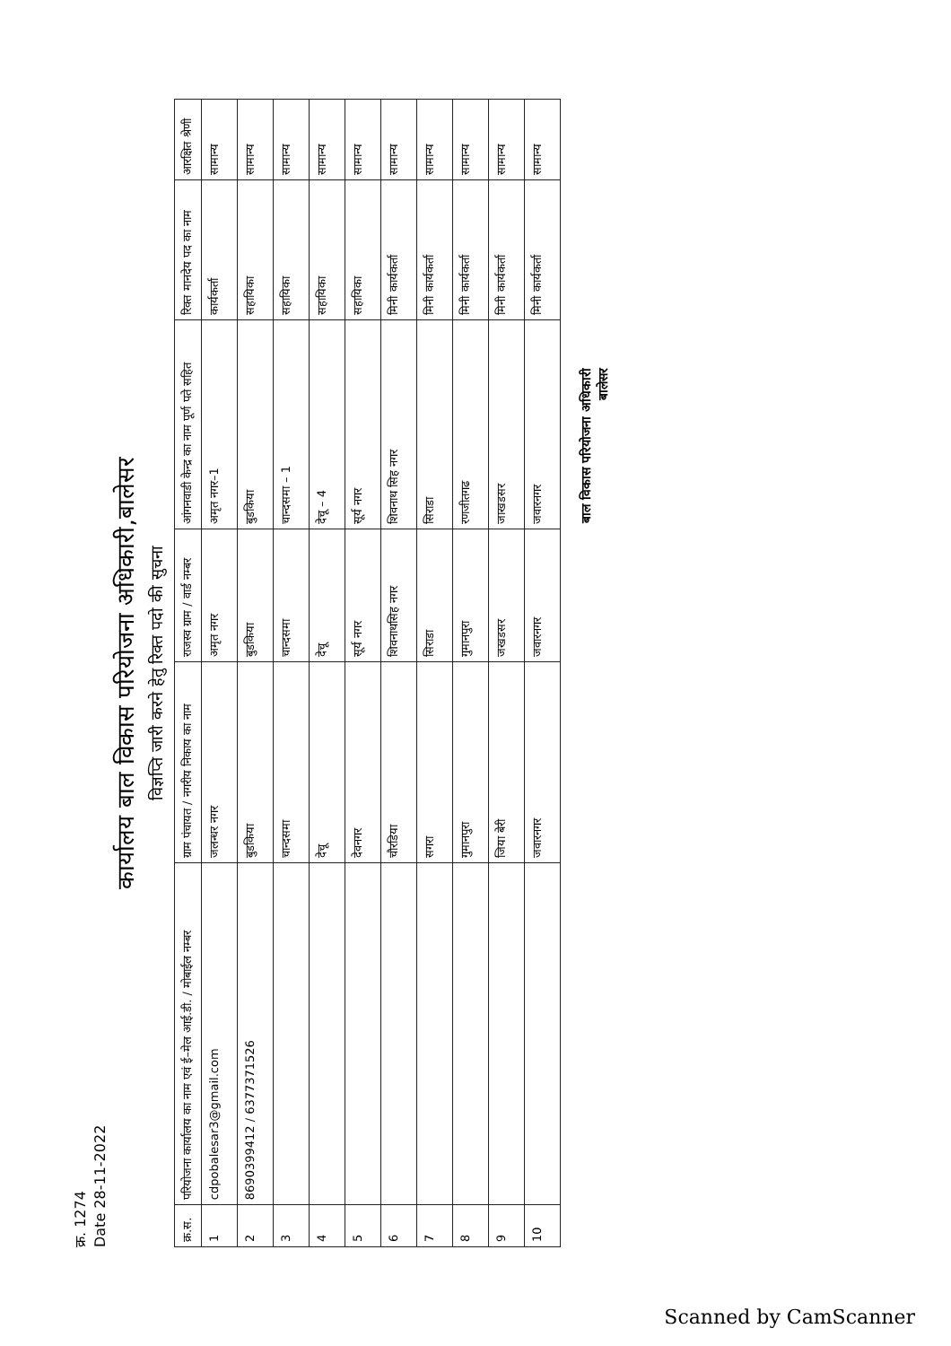क्र. 1274
Date 28-11-2022
कार्यालय बाल विकास परियोजना अधिकारी,बालेसर
विज्ञप्ति जारी करने हेतु रिक्त पदो की सुचना
| क्र.स. | परियोजना कार्यालय का नाम एवं ई–मेल आई.डी. / मोबाईल नम्बर | ग्राम पंचायत / नगरीय निकाय का नाम | राजस्व ग्राम / वार्ड नम्बर | आंगनवाडी केन्द्र का नाम पूर्ण पते सहित | रिक्त मानदेय पद का नाम | आरक्षित श्रेणी |
| --- | --- | --- | --- | --- | --- | --- |
| 1 | cdpobalesar3@gmail.com | जलन्धर नगर | अमृत नगर | अमृत नगर–1 | कार्यकर्ता | सामान्य |
| 2 | 8690399412 / 6377371526 | बुडकिया | बुडकिया | बुडकिया | सहायिका | सामान्य |
| 3 | | चान्दसमा | चान्दसमा | चान्दसमा – 1 | सहायिका | सामान्य |
| 4 | | देचू | देचू | देचू – 4 | सहायिका | सामान्य |
| 5 | | देवनगर | सूर्य नगर | सूर्य नगर | सहायिका | सामान्य |
| 6 | | चौरडिया | शिवनाथसिह नगर | शिवनाथ सिह नगर | मिनी कार्यकर्ता | सामान्य |
| 7 | | सगरा | सिराडा | सिराडा | मिनी कार्यकर्ता | सामान्य |
| 8 | | गुमानपुरा | गुमानपुरा | रणजीतगढ | मिनी कार्यकर्ता | सामान्य |
| 9 | | जिया बेरी | जखडसर | जाखडसर | मिनी कार्यकर्ता | सामान्य |
| 10 | | जवारनगर | जवारनगर | जवारनगर | मिनी कार्यकर्ता | सामान्य |
बाल विकास परियोजना अधिकारी
बालेसर
Scanned by CamScanner